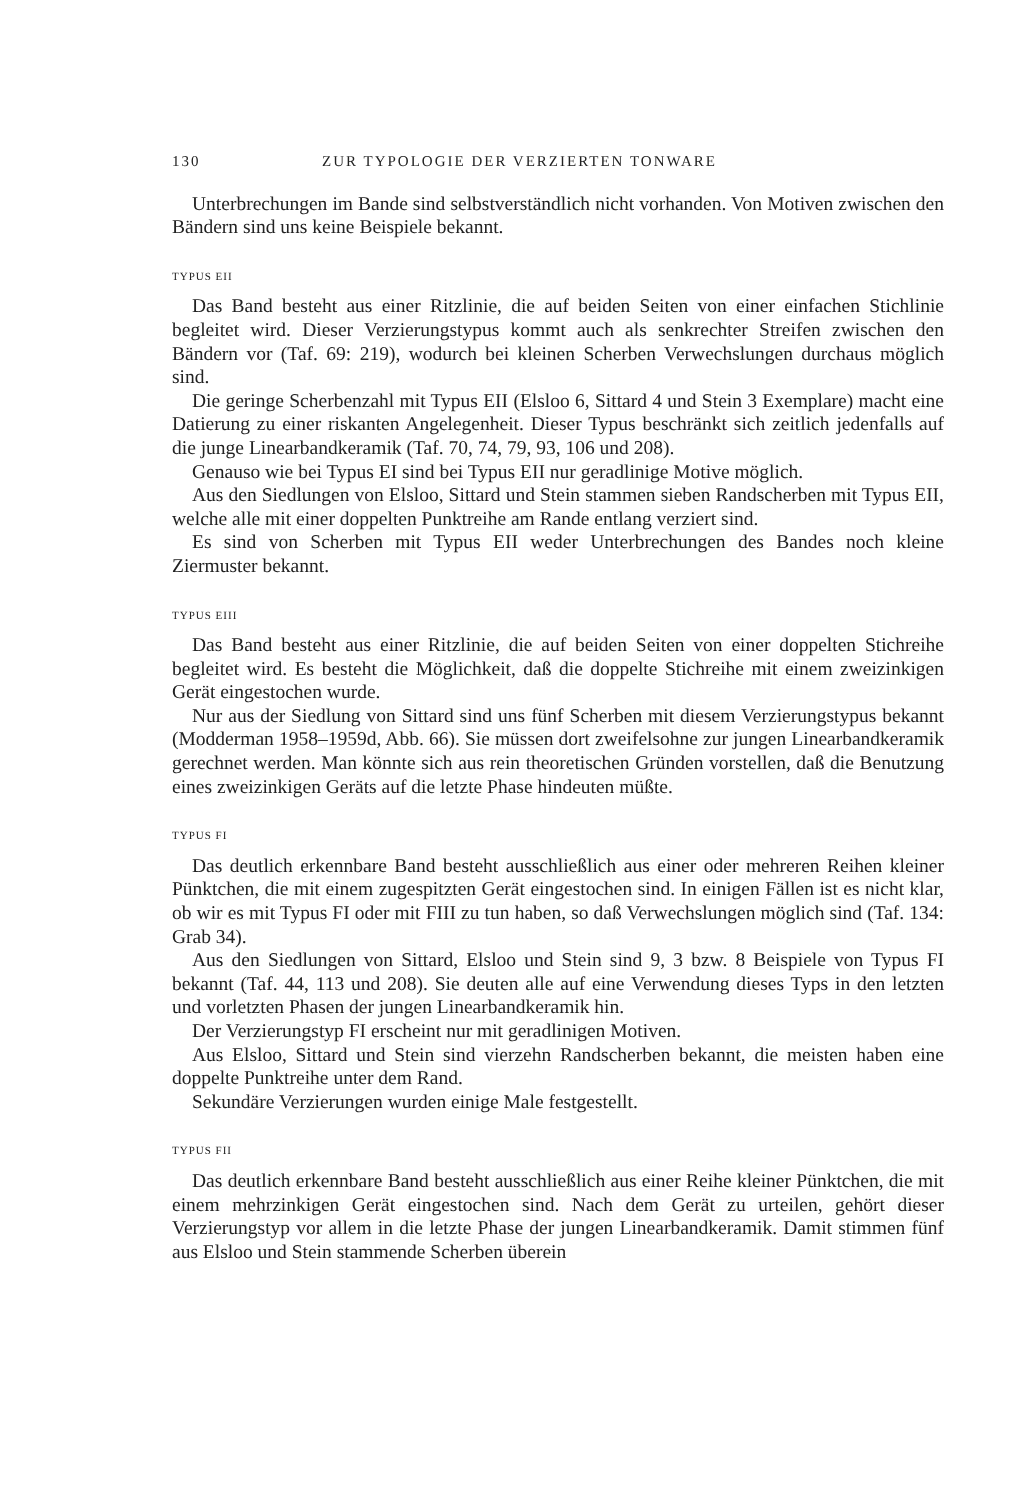130 ZUR TYPOLOGIE DER VERZIERTEN TONWARE
Unterbrechungen im Bande sind selbstverständlich nicht vorhanden. Von Motiven zwischen den Bändern sind uns keine Beispiele bekannt.
TYPUS EII
Das Band besteht aus einer Ritzlinie, die auf beiden Seiten von einer einfachen Stichlinie begleitet wird. Dieser Verzierungstypus kommt auch als senkrechter Streifen zwischen den Bändern vor (Taf. 69: 219), wodurch bei kleinen Scherben Verwechslungen durchaus möglich sind.
Die geringe Scherbenzahl mit Typus EII (Elsloo 6, Sittard 4 und Stein 3 Exemplare) macht eine Datierung zu einer riskanten Angelegenheit. Dieser Typus beschränkt sich zeitlich jedenfalls auf die junge Linearbandkeramik (Taf. 70, 74, 79, 93, 106 und 208).
Genauso wie bei Typus EI sind bei Typus EII nur geradlinige Motive möglich.
Aus den Siedlungen von Elsloo, Sittard und Stein stammen sieben Randscherben mit Typus EII, welche alle mit einer doppelten Punktreihe am Rande entlang verziert sind.
Es sind von Scherben mit Typus EII weder Unterbrechungen des Bandes noch kleine Ziermuster bekannt.
TYPUS EIII
Das Band besteht aus einer Ritzlinie, die auf beiden Seiten von einer doppelten Stichreihe begleitet wird. Es besteht die Möglichkeit, daß die doppelte Stichreihe mit einem zweizinkigen Gerät eingestochen wurde.
Nur aus der Siedlung von Sittard sind uns fünf Scherben mit diesem Verzierungstypus bekannt (Modderman 1958–1959d, Abb. 66). Sie müssen dort zweifelsohne zur jungen Linearbandkeramik gerechnet werden. Man könnte sich aus rein theoretischen Gründen vorstellen, daß die Benutzung eines zweizinkigen Geräts auf die letzte Phase hindeuten müßte.
TYPUS FI
Das deutlich erkennbare Band besteht ausschließlich aus einer oder mehreren Reihen kleiner Pünktchen, die mit einem zugespitzten Gerät eingestochen sind. In einigen Fällen ist es nicht klar, ob wir es mit Typus FI oder mit FIII zu tun haben, so daß Verwechslungen möglich sind (Taf. 134: Grab 34).
Aus den Siedlungen von Sittard, Elsloo und Stein sind 9, 3 bzw. 8 Beispiele von Typus FI bekannt (Taf. 44, 113 und 208). Sie deuten alle auf eine Verwendung dieses Typs in den letzten und vorletzten Phasen der jungen Linearbandkeramik hin.
Der Verzierungstyp FI erscheint nur mit geradlinigen Motiven.
Aus Elsloo, Sittard und Stein sind vierzehn Randscherben bekannt, die meisten haben eine doppelte Punktreihe unter dem Rand.
Sekundäre Verzierungen wurden einige Male festgestellt.
TYPUS FII
Das deutlich erkennbare Band besteht ausschließlich aus einer Reihe kleiner Pünktchen, die mit einem mehrzinkigen Gerät eingestochen sind. Nach dem Gerät zu urteilen, gehört dieser Verzierungstyp vor allem in die letzte Phase der jungen Linearbandkeramik. Damit stimmen fünf aus Elsloo und Stein stammende Scherben überein